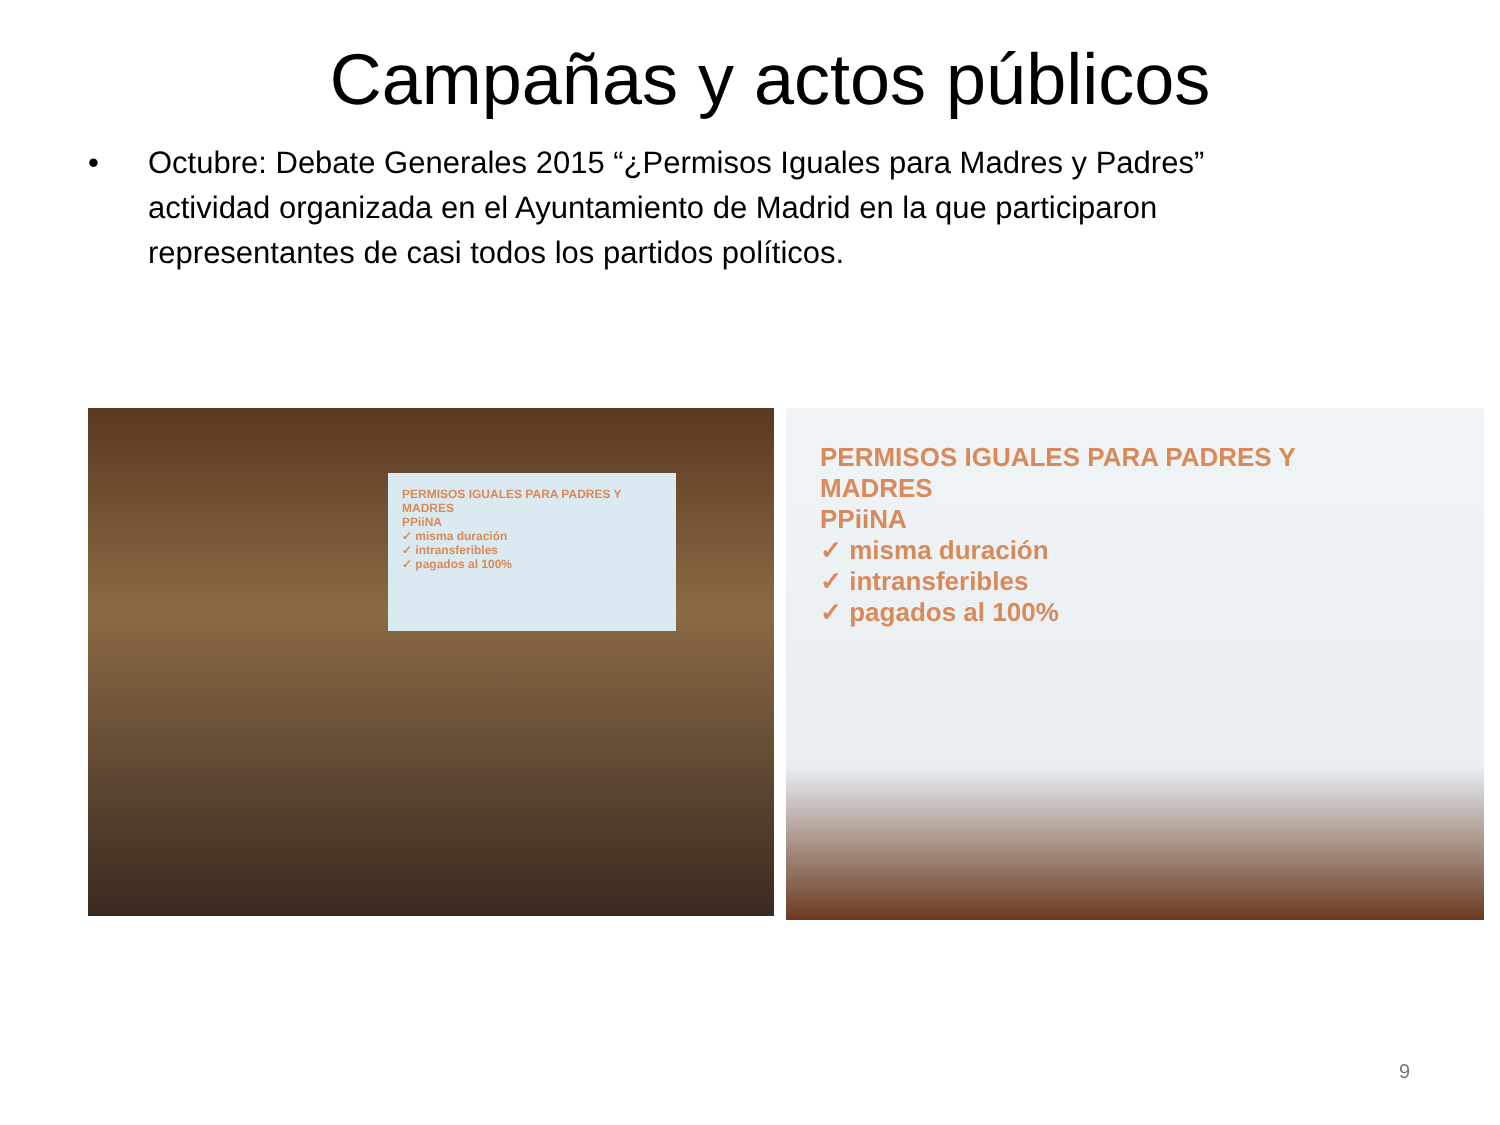Campañas y actos públicos
• Octubre: Debate Generales 2015 “¿Permisos Iguales para Madres y Padres” actividad organizada en el Ayuntamiento de Madrid en la que participaron representantes de casi todos los partidos políticos.
PERMISOS IGUALES PARA PADRES Y MADRES
PPiiNA
✓ misma duración
✓ intransferibles
✓ pagados al 100%
PERMISOS IGUALES PARA PADRES Y MADRES
PPiiNA
✓ misma duración
✓ intransferibles
✓ pagados al 100%
9